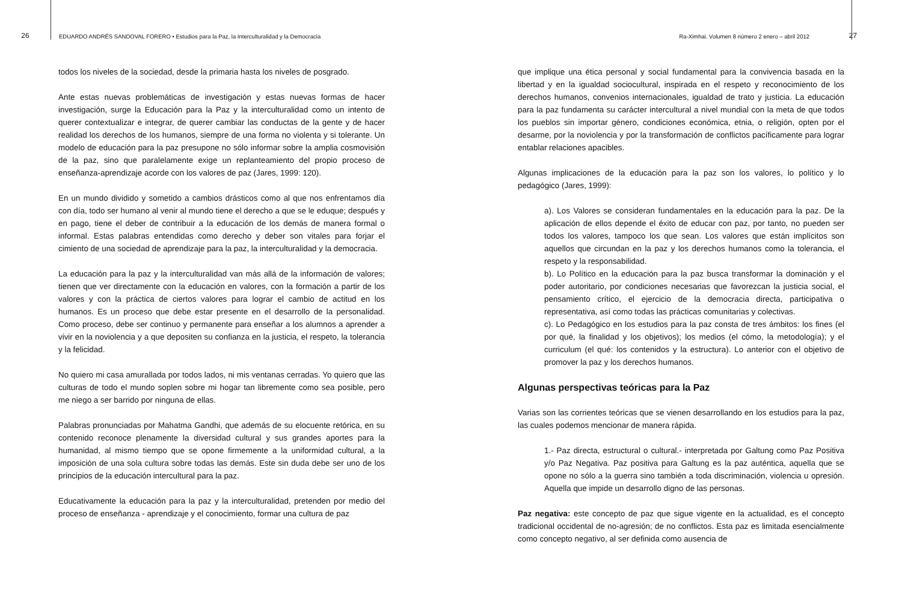26
EDUARDO ANDRÉS SANDOVAL FORERO • Estudios para la Paz, la Interculturalidad y la Democracia
Ra-Ximhai. Volumen 8 número 2 enero – abril 2012
27
todos los niveles de la sociedad, desde la primaria hasta los niveles de posgrado.
Ante estas nuevas problemáticas de investigación y estas nuevas formas de hacer investigación, surge la Educación para la Paz y la interculturalidad como un intento de querer contextualizar e integrar, de querer cambiar las conductas de la gente y de hacer realidad los derechos de los humanos, siempre de una forma no violenta y si tolerante. Un modelo de educación para la paz presupone no sólo informar sobre la amplia cosmovisión de la paz, sino que paralelamente exige un replanteamiento del propio proceso de enseñanza-aprendizaje acorde con los valores de paz (Jares, 1999: 120).
En un mundo dividido y sometido a cambios drásticos como al que nos enfrentamos día con día, todo ser humano al venir al mundo tiene el derecho a que se le eduque; después y en pago, tiene el deber de contribuir a la educación de los demás de manera formal o informal. Estas palabras entendidas como derecho y deber son vitales para forjar el cimiento de una sociedad de aprendizaje para la paz, la interculturalidad y la democracia.
La educación para la paz y la interculturalidad van más allá de la información de valores; tienen que ver directamente con la educación en valores, con la formación a partir de los valores y con la práctica de ciertos valores para lograr el cambio de actitud en los humanos. Es un proceso que debe estar presente en el desarrollo de la personalidad. Como proceso, debe ser continuo y permanente para enseñar a los alumnos a aprender a vivir en la noviolencia y a que depositen su confianza en la justicia, el respeto, la tolerancia y la felicidad.
No quiero mi casa amurallada por todos lados, ni mis ventanas cerradas. Yo quiero que las culturas de todo el mundo soplen sobre mi hogar tan libremente como sea posible, pero me niego a ser barrido por ninguna de ellas.
Palabras pronunciadas por Mahatma Gandhi, que además de su elocuente retórica, en su contenido reconoce plenamente la diversidad cultural y sus grandes aportes para la humanidad, al mismo tiempo que se opone firmemente a la uniformidad cultural, a la imposición de una sola cultura sobre todas las demás. Este sin duda debe ser uno de los principios de la educación intercultural para la paz.
Educativamente la educación para la paz y la interculturalidad, pretenden por medio del proceso de enseñanza - aprendizaje y el conocimiento, formar una cultura de paz
que implique una ética personal y social fundamental para la convivencia basada en la libertad y en la igualdad sociocultural, inspirada en el respeto y reconocimiento de los derechos humanos, convenios internacionales, igualdad de trato y justicia. La educación para la paz fundamenta su carácter intercultural a nivel mundial con la meta de que todos los pueblos sin importar género, condiciones económica, etnia, o religión, opten por el desarme, por la noviolencia y por la transformación de conflictos pacíficamente para lograr entablar relaciones apacibles.
Algunas implicaciones de la educación para la paz son los valores, lo político y lo pedagógico (Jares, 1999):
a). Los Valores se consideran fundamentales en la educación para la paz. De la aplicación de ellos depende el éxito de educar con paz, por tanto, no pueden ser todos los valores, tampoco los que sean. Los valores que están implícitos son aquellos que circundan en la paz y los derechos humanos como la tolerancia, el respeto y la responsabilidad.
b). Lo Político en la educación para la paz busca transformar la dominación y el poder autoritario, por condiciones necesarias que favorezcan la justicia social, el pensamiento crítico, el ejercicio de la democracia directa, participativa o representativa, así como todas las prácticas comunitarias y colectivas.
c). Lo Pedagógico en los estudios para la paz consta de tres ámbitos: los fines (el por qué, la finalidad y los objetivos); los medios (el cómo, la metodología); y el curriculum (el qué: los contenidos y la estructura). Lo anterior con el objetivo de promover la paz y los derechos humanos.
Algunas perspectivas teóricas para la Paz
Varias son las corrientes teóricas que se vienen desarrollando en los estudios para la paz, las cuales podemos mencionar de manera rápida.
1.- Paz directa, estructural o cultural.- interpretada por Galtung como Paz Positiva y/o Paz Negativa. Paz positiva para Galtung es la paz auténtica, aquella que se opone no sólo a la guerra sino también a toda discriminación, violencia u opresión. Aquella que impide un desarrollo digno de las personas.
Paz negativa: este concepto de paz que sigue vigente en la actualidad, es el concepto tradicional occidental de no-agresión; de no conflictos. Esta paz es limitada esencialmente como concepto negativo, al ser definida como ausencia de